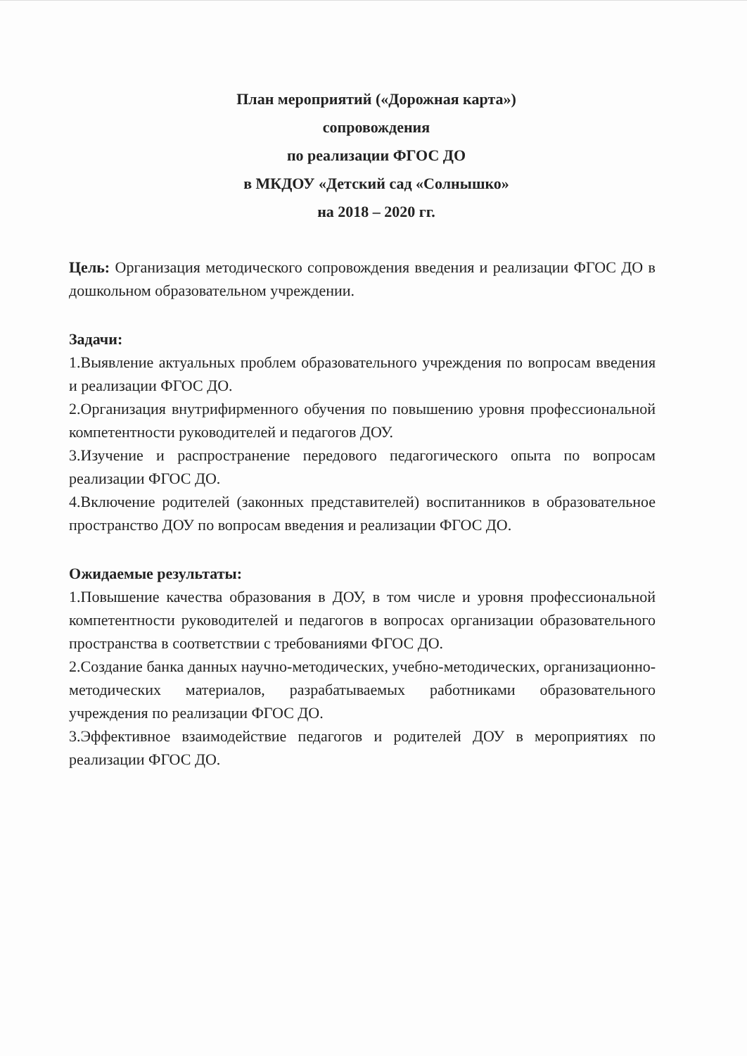План мероприятий («Дорожная карта»)
сопровождения
по реализации ФГОС ДО
в МКДОУ «Детский сад «Солнышко»
на 2018 – 2020 гг.
Цель: Организация методического сопровождения введения и реализации ФГОС ДО в дошкольном образовательном учреждении.
Задачи:
1.Выявление актуальных проблем образовательного учреждения по вопросам введения и реализации ФГОС ДО.
2.Организация внутрифирменного обучения по повышению уровня профессиональной компетентности руководителей и педагогов ДОУ.
3.Изучение и распространение передового педагогического опыта по вопросам реализации ФГОС ДО.
4.Включение родителей (законных представителей) воспитанников в образовательное пространство ДОУ по вопросам введения и реализации ФГОС ДО.
Ожидаемые результаты:
1.Повышение качества образования в ДОУ, в том числе и уровня профессиональной компетентности руководителей и педагогов в вопросах организации образовательного пространства в соответствии с требованиями ФГОС ДО.
2.Создание банка данных научно-методических, учебно-методических, организационно-методических материалов, разрабатываемых работниками образовательного учреждения по реализации ФГОС ДО.
3.Эффективное взаимодействие педагогов и родителей ДОУ в мероприятиях по реализации ФГОС ДО.